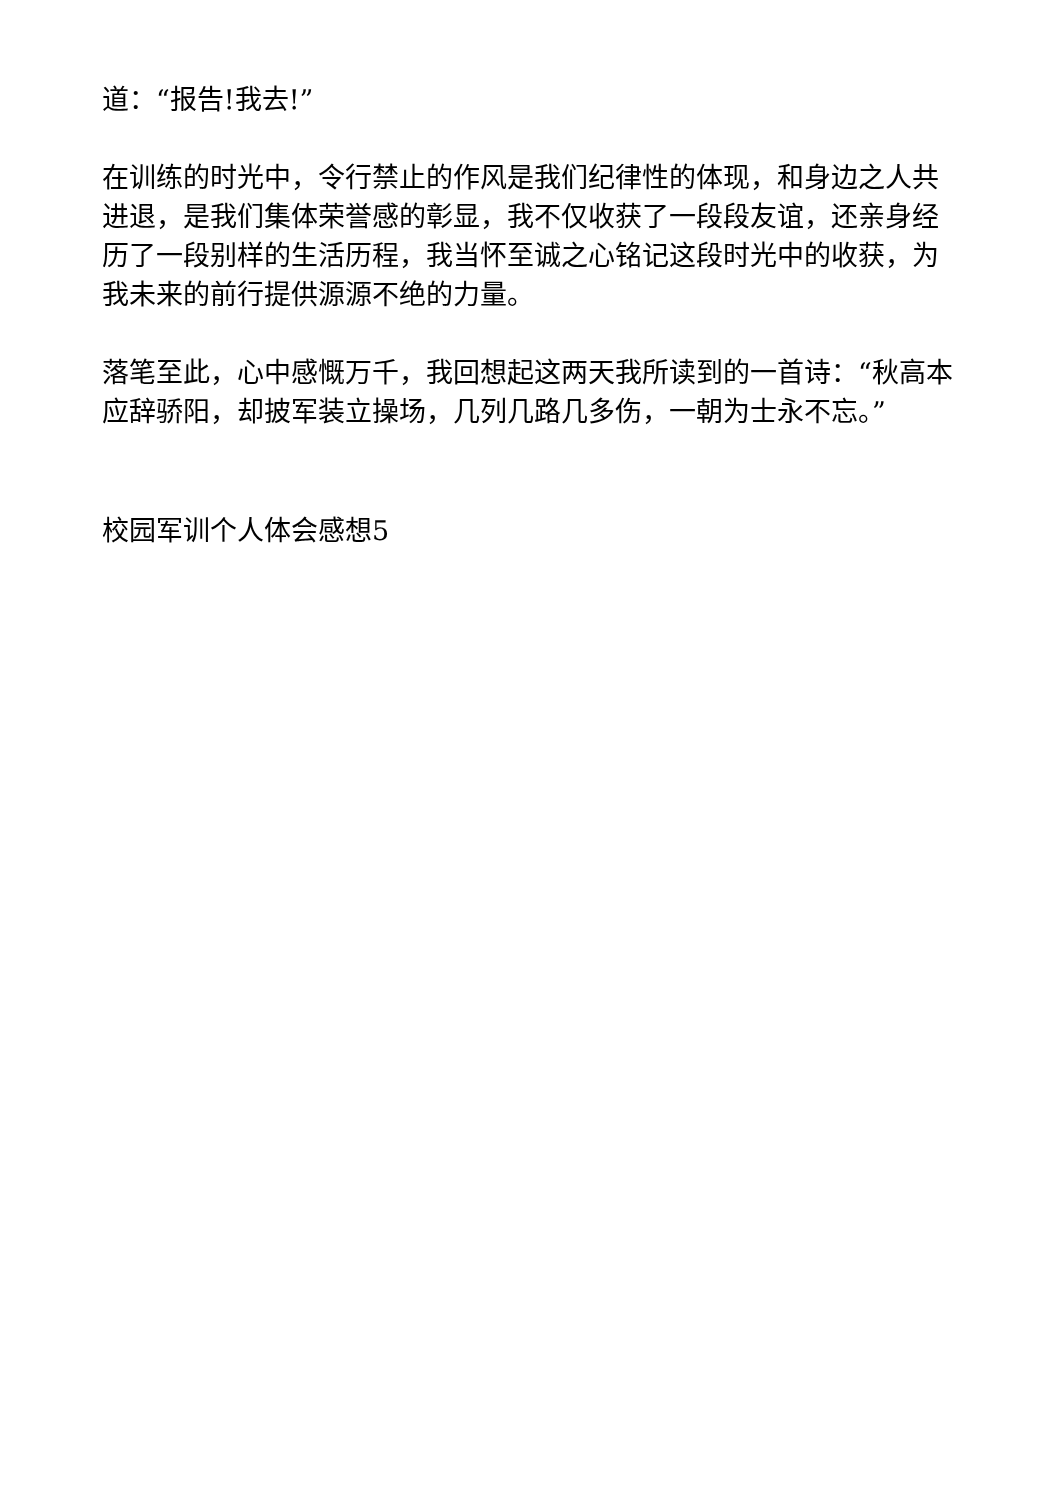道：“报告!我去!”
在训练的时光中，令行禁止的作风是我们纪律性的体现，和身边之人共进退，是我们集体荣誉感的彰显，我不仅收获了一段段友谊，还亲身经历了一段别样的生活历程，我当怀至诚之心铭记这段时光中的收获，为我未来的前行提供源源不绝的力量。
落笔至此，心中感慨万千，我回想起这两天我所读到的一首诗：“秋高本应辞骄阳，却披军装立操场，几列几路几多伤，一朝为士永不忘。”
校园军训个人体会感想5